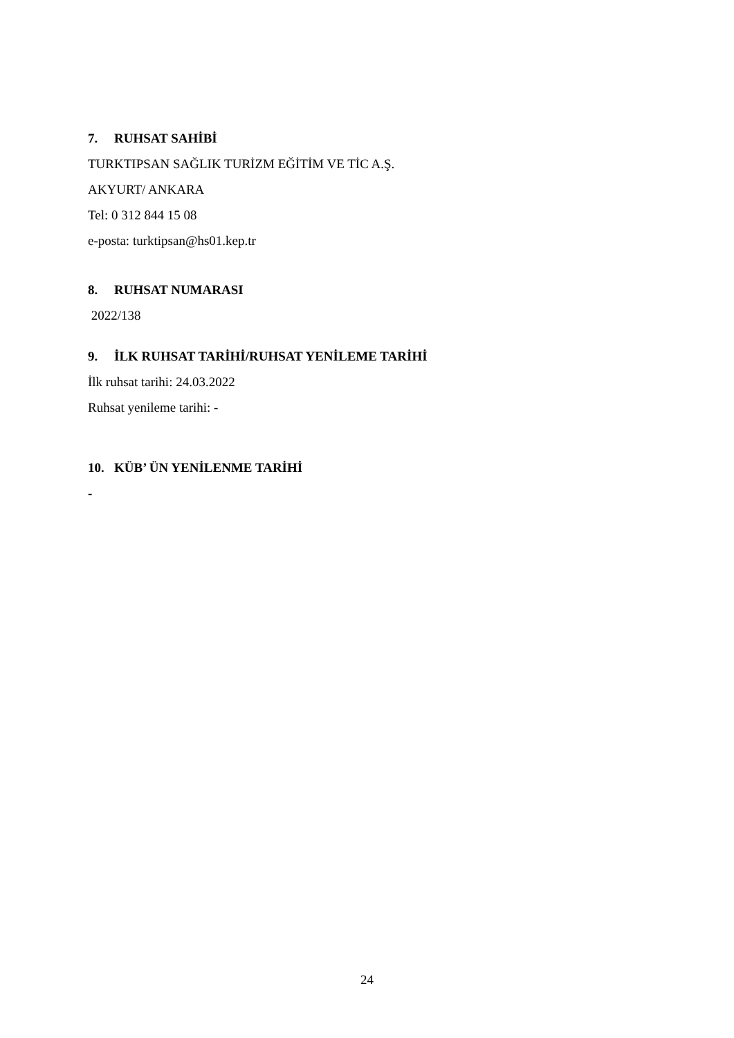7. RUHSAT SAHİBİ
TURKTIPSAN SAĞLIK TURİZM EĞİTİM VE TİC A.Ş.
AKYURT/ ANKARA
Tel: 0 312 844 15 08
e-posta: turktipsan@hs01.kep.tr
8. RUHSAT NUMARASI
2022/138
9. İLK RUHSAT TARİHİ/RUHSAT YENİLEME TARİHİ
İlk ruhsat tarihi: 24.03.2022
Ruhsat yenileme tarihi: -
10. KÜB’ ÜN YENİLENME TARİHİ
-
24